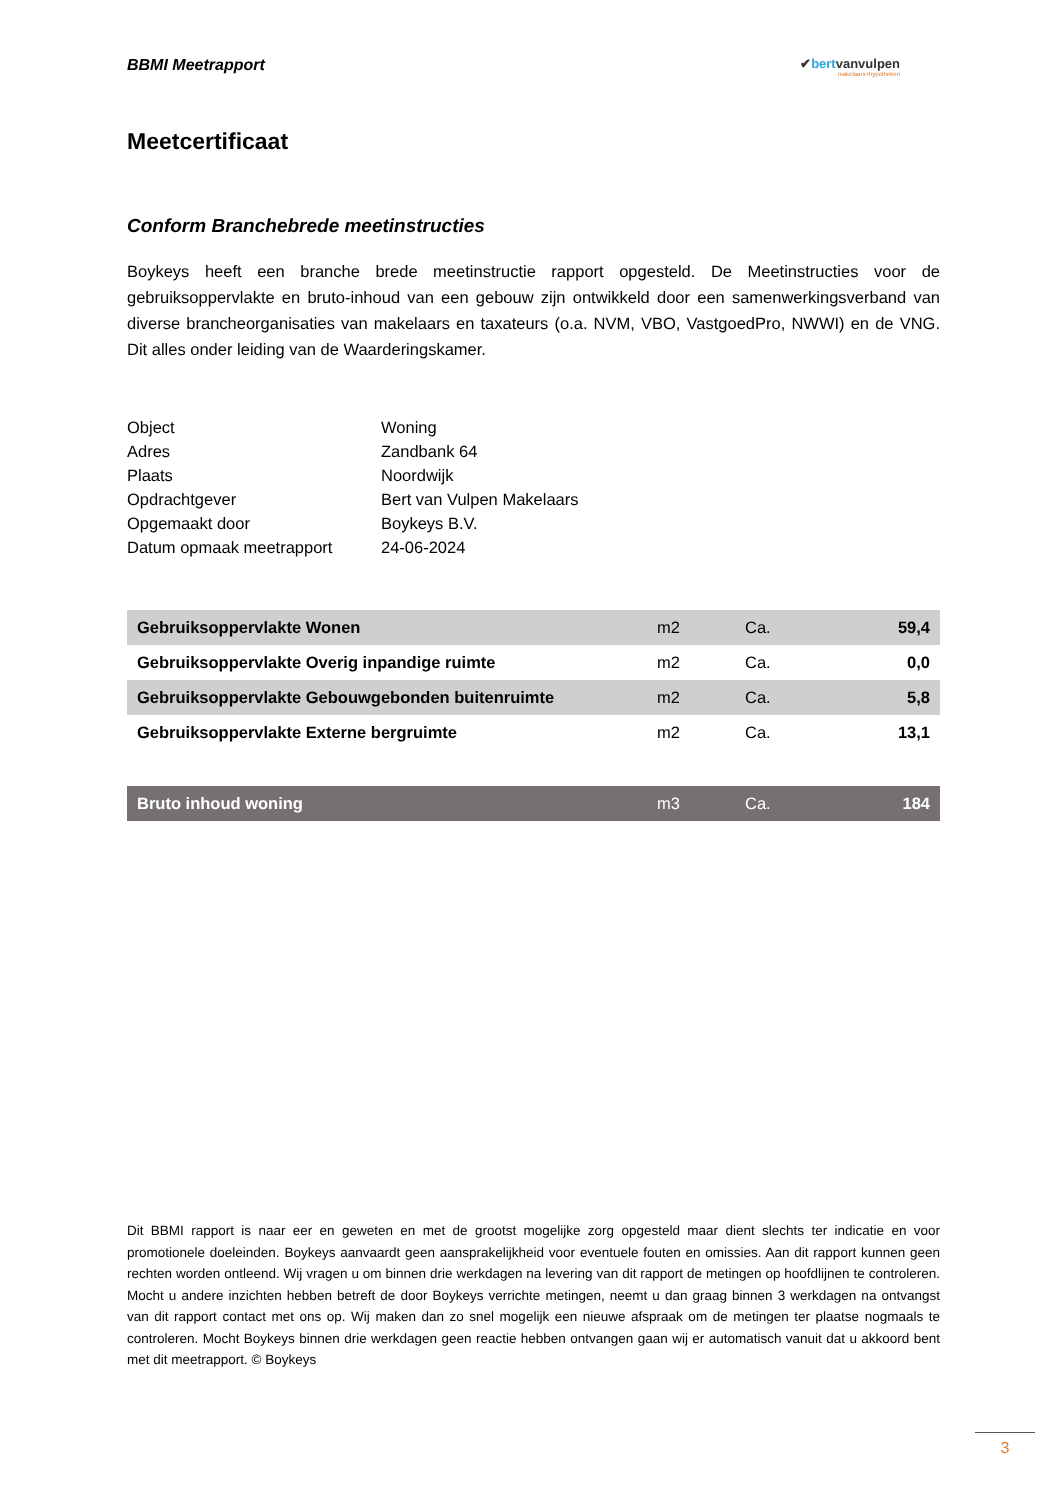BBMI Meetrapport
✔bertvanvulpen
makelaars+hypotheken
Meetcertificaat
Conform Branchebrede meetinstructies
Boykeys heeft een branche brede meetinstructie rapport opgesteld. De Meetinstructies voor de gebruiksoppervlakte en bruto-inhoud van een gebouw zijn ontwikkeld door een samenwerkingsverband van diverse brancheorganisaties van makelaars en taxateurs (o.a. NVM, VBO, VastgoedPro, NWWI) en de VNG. Dit alles onder leiding van de Waarderingskamer.
| Object | Woning |
| Adres | Zandbank 64 |
| Plaats | Noordwijk |
| Opdrachtgever | Bert van Vulpen Makelaars |
| Opgemaakt door | Boykeys B.V. |
| Datum opmaak meetrapport | 24-06-2024 |
| Gebruiksoppervlakte Wonen | m2 | Ca. | 59,4 |
| Gebruiksoppervlakte Overig inpandige ruimte | m2 | Ca. | 0,0 |
| Gebruiksoppervlakte Gebouwgebonden buitenruimte | m2 | Ca. | 5,8 |
| Gebruiksoppervlakte Externe bergruimte | m2 | Ca. | 13,1 |
| Bruto inhoud woning | m3 | Ca. | 184 |
Dit BBMI rapport is naar eer en geweten en met de grootst mogelijke zorg opgesteld maar dient slechts ter indicatie en voor promotionele doeleinden. Boykeys aanvaardt geen aansprakelijkheid voor eventuele fouten en omissies. Aan dit rapport kunnen geen rechten worden ontleend. Wij vragen u om binnen drie werkdagen na levering van dit rapport de metingen op hoofdlijnen te controleren. Mocht u andere inzichten hebben betreft de door Boykeys verrichte metingen, neemt u dan graag binnen 3 werkdagen na ontvangst van dit rapport contact met ons op. Wij maken dan zo snel mogelijk een nieuwe afspraak om de metingen ter plaatse nogmaals te controleren. Mocht Boykeys binnen drie werkdagen geen reactie hebben ontvangen gaan wij er automatisch vanuit dat u akkoord bent met dit meetrapport. © Boykeys
3